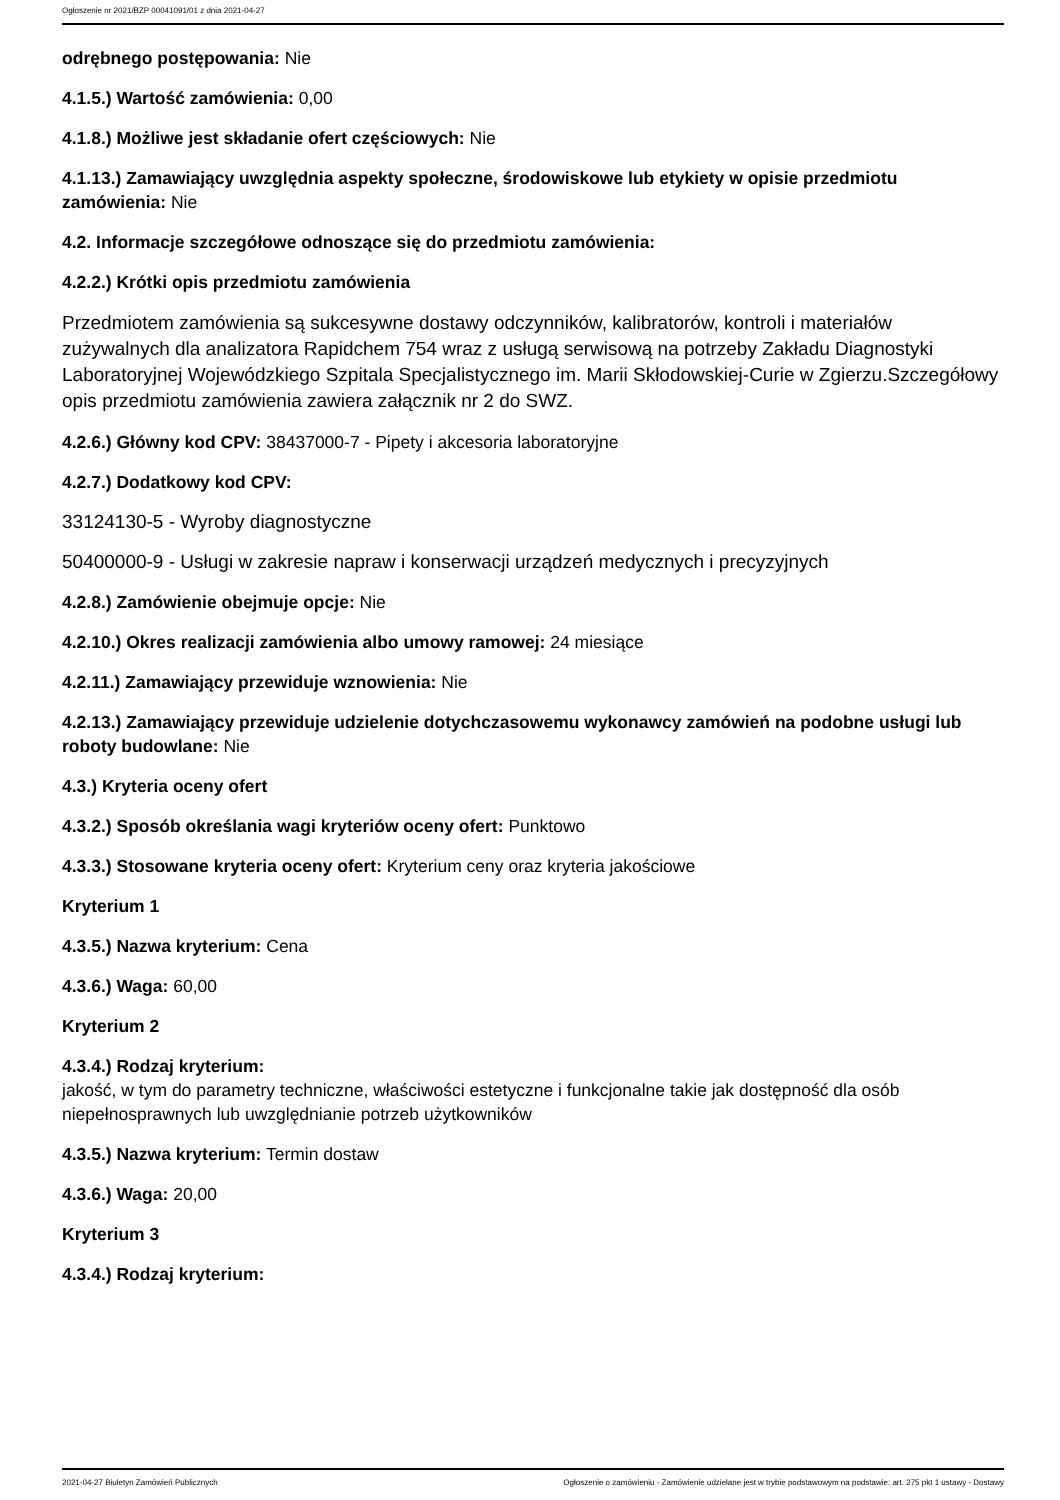Ogłoszenie nr 2021/BZP 00041091/01 z dnia 2021-04-27
odrębnego postępowania: Nie
4.1.5.) Wartość zamówienia: 0,00
4.1.8.) Możliwe jest składanie ofert częściowych: Nie
4.1.13.) Zamawiający uwzględnia aspekty społeczne, środowiskowe lub etykiety w opisie przedmiotu zamówienia: Nie
4.2. Informacje szczegółowe odnoszące się do przedmiotu zamówienia:
4.2.2.) Krótki opis przedmiotu zamówienia
Przedmiotem zamówienia są sukcesywne dostawy odczynników, kalibratorów, kontroli i materiałów zużywalnych dla analizatora Rapidchem 754 wraz z usługą serwisową na potrzeby Zakładu Diagnostyki Laboratoryjnej Wojewódzkiego Szpitala Specjalistycznego im. Marii Skłodowskiej-Curie w Zgierzu.Szczegółowy opis przedmiotu zamówienia zawiera załącznik nr 2 do SWZ.
4.2.6.) Główny kod CPV: 38437000-7 - Pipety i akcesoria laboratoryjne
4.2.7.) Dodatkowy kod CPV:
33124130-5 - Wyroby diagnostyczne
50400000-9 - Usługi w zakresie napraw i konserwacji urządzeń medycznych i precyzyjnych
4.2.8.) Zamówienie obejmuje opcje: Nie
4.2.10.) Okres realizacji zamówienia albo umowy ramowej: 24 miesiące
4.2.11.) Zamawiający przewiduje wznowienia: Nie
4.2.13.) Zamawiający przewiduje udzielenie dotychczasowemu wykonawcy zamówień na podobne usługi lub roboty budowlane: Nie
4.3.) Kryteria oceny ofert
4.3.2.) Sposób określania wagi kryteriów oceny ofert: Punktowo
4.3.3.) Stosowane kryteria oceny ofert: Kryterium ceny oraz kryteria jakościowe
Kryterium 1
4.3.5.) Nazwa kryterium: Cena
4.3.6.) Waga: 60,00
Kryterium 2
4.3.4.) Rodzaj kryterium:
jakość, w tym do parametry techniczne, właściwości estetyczne i funkcjonalne takie jak dostępność dla osób niepełnosprawnych lub uwzględnianie potrzeb użytkowników
4.3.5.) Nazwa kryterium: Termin dostaw
4.3.6.) Waga: 20,00
Kryterium 3
4.3.4.) Rodzaj kryterium:
2021-04-27 Biuletyn Zamówień Publicznych Ogłoszenie o zamówieniu - Zamówienie udzielane jest w trybie podstawowym na podstawie: art. 275 pkt 1 ustawy - Dostawy